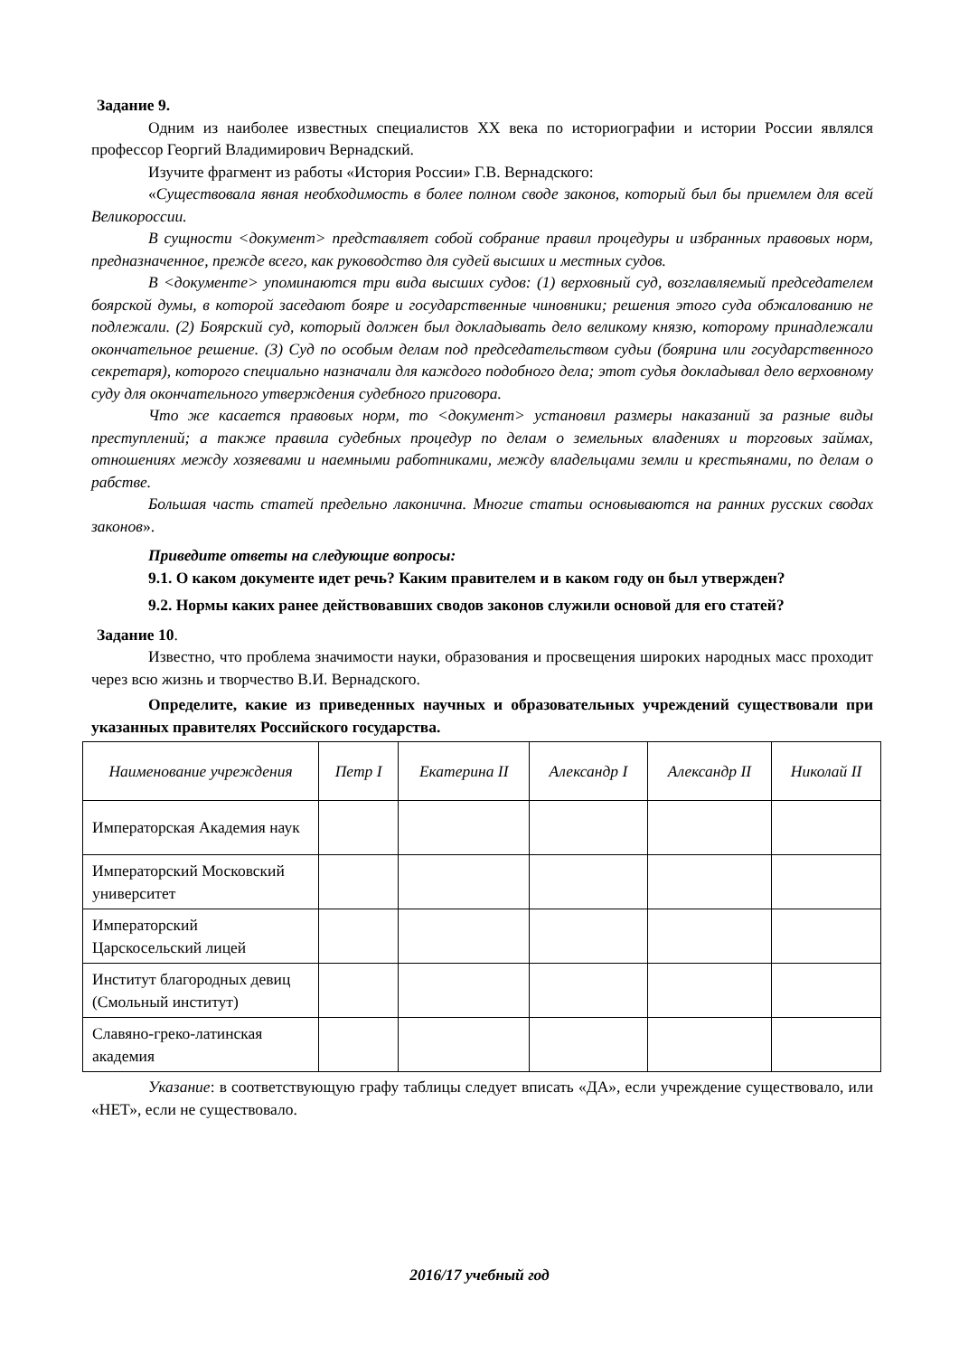Задание 9.
Одним из наиболее известных специалистов XX века по историографии и истории России являлся профессор Георгий Владимирович Вернадский.
Изучите фрагмент из работы «История России» Г.В. Вернадского:
«Существовала явная необходимость в более полном своде законов, который был бы приемлем для всей Великороссии.
В сущности <документ> представляет собой собрание правил процедуры и избранных правовых норм, предназначенное, прежде всего, как руководство для судей высших и местных судов.
В <документе> упоминаются три вида высших судов: (1) верховный суд, возглавляемый председателем боярской думы, в которой заседают бояре и государственные чиновники; решения этого суда обжалованию не подлежали. (2) Боярский суд, который должен был докладывать дело великому князю, которому принадлежали окончательное решение. (3) Суд по особым делам под председательством судьи (боярина или государственного секретаря), которого специально назначали для каждого подобного дела; этот судья докладывал дело верховному суду для окончательного утверждения судебного приговора.
Что же касается правовых норм, то <документ> установил размеры наказаний за разные виды преступлений; а также правила судебных процедур по делам о земельных владениях и торговых займах, отношениях между хозяевами и наемными работниками, между владельцами земли и крестьянами, по делам о рабстве.
Большая часть статей предельно лаконична. Многие статьи основываются на ранних русских сводах законов».
Приведите ответы на следующие вопросы:
9.1. О каком документе идет речь? Каким правителем и в каком году он был утвержден?
9.2. Нормы каких ранее действовавших сводов законов служили основой для его статей?
Задание 10.
Известно, что проблема значимости науки, образования и просвещения широких народных масс проходит через всю жизнь и творчество В.И. Вернадского.
Определите, какие из приведенных научных и образовательных учреждений существовали при указанных правителях Российского государства.
| Наименование учреждения | Петр I | Екатерина II | Александр I | Александр II | Николай II |
| --- | --- | --- | --- | --- | --- |
| Императорская Академия наук | | | | | |
| Императорский Московский университет | | | | | |
| Императорский Царскосельский лицей | | | | | |
| Институт благородных девиц (Смольный институт) | | | | | |
| Славяно-греко-латинская академия | | | | | |
Указание: в соответствующую графу таблицы следует вписать «ДА», если учреждение существовало, или «НЕТ», если не существовало.
2016/17 учебный год